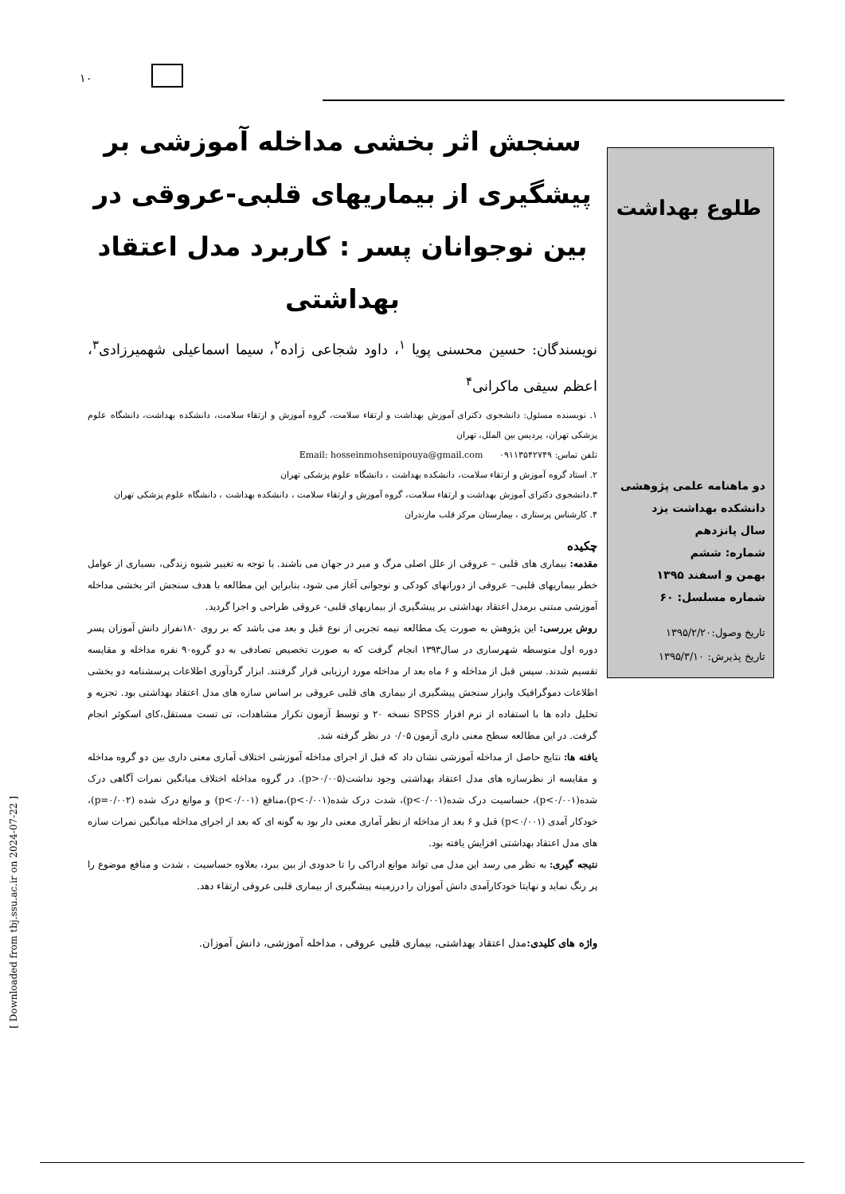۱۰
طلوع بهداشت
دو ماهنامه علمی پژوهشی
دانشکده بهداشت یزد
سال پانزدهم
شماره: ششم
بهمن و اسفند ۱۳۹۵
شماره مسلسل: ۶۰
تاریخ وصول:۱۳۹۵/۲/۲۰
تاریخ پذیرش: ۱۳۹۵/۳/۱۰
سنجش اثر بخشی مداخله آموزشی بر پیشگیری از بیماریهای قلبی-عروقی در بین نوجوانان پسر : کاربرد مدل اعتقاد بهداشتی
نویسندگان: حسین محسنی پویا <sup>۱</sup>، داود شجاعی زاده<sup>۲</sup>، سیما اسماعیلی شهمیرزادی<sup>۳</sup>، اعظم سیفی ماکرانی<sup>۴</sup>
۱. نویسنده مسئول: دانشجوی دکترای آموزش بهداشت و ارتقاء سلامت، گروه آموزش و ارتقاء سلامت، دانشکده بهداشت، دانشگاه علوم پزشکی تهران، پردیس بین الملل، تهران
تلفن تماس: ۰۹۱۱۳۵۴۲۷۴۹ Email: hosseinmohsenipouya@gmail.com
۲. استاد گروه آموزش و ارتقاء سلامت، دانشکده بهداشت ، دانشگاه علوم پزشکی تهران
۳.دانشجوی دکترای آموزش بهداشت و ارتقاء سلامت، گروه آموزش و ارتقاء سلامت ، دانشکده بهداشت ، دانشگاه علوم پزشکی تهران
۴. کارشناس پرستاری ، بیمارستان مرکز قلب مازندران
چکیده
مقدمه: بیماری های قلبی – عروقی از علل اصلی مرگ و میر در جهان می باشند. با توجه به تغییر شیوه زندگی، بسیاری از عوامل خطر بیماریهای قلبی– عروقی از دورانهای کودکی و نوجوانی آغاز می شود، بنابراین این مطالعه با هدف سنجش اثر بخشی مداخله آموزشی مبتنی برمدل اعتقاد بهداشتی بر پیشگیری از بیماریهای قلبی- عروقی طراحی و اجرا گردید.
روش بررسی: این پژوهش به صورت یک مطالعه نیمه تجربی از نوع قبل و بعد می باشد که بر روی ۱۸۰نفراز دانش آموزان پسر دوره اول متوسطه شهرساری در سال۱۳۹۳ انجام گرفت که به صورت تخصیص تصادفی به دو گروه۹۰ نفره مداخله و مقایسه تقسیم شدند. سپس قبل از مداخله و ۶ ماه بعد ار مداخله مورد ارزیابی قرار گرفتند. ابزار گردآوری اطلاعات پرسشنامه دو بخشی اطلاعات دموگرافیک وابزار سنجش پیشگیری از بیماری های قلبی عروقی بر اساس سازه های مدل اعتقاد بهداشتی بود. تجزیه و تحلیل داده ها با استفاده از نرم افزار SPSS نسخه ۲۰ و توسط آزمون تکرار مشاهدات، تی تست مستقل،کای اسکوئر انجام گرفت. در این مطالعه سطح معنی داری آزمون ۰/۰۵ در نظر گرفته شد.
یافته ها: نتایج حاصل از مداخله آموزشی نشان داد که قبل از اجرای مداخله آموزشی اختلاف آماری معنی داری بین دو گروه مداخله و مقایسه از نظرسازه های مدل اعتقاد بهداشتی وجود نداشت(p>۰/۰۰۵). در گروه مداخله اختلاف میانگین نمرات آگاهی درک شده(p<۰/۰۰۱)، حساسیت درک شده(p<۰/۰۰۱)، شدت درک شده(p<۰/۰۰۱)،منافع (p<۰/۰۰۱) و موانع درک شده (p=۰/۰۰۲)، خودکار آمدی (p<۰/۰۰۱) قبل و ۶ بعد از مداخله از نظر آماری معنی دار بود به گونه ای که بعد از اجرای مداخله میانگین نمرات سازه های مدل اعتقاد بهداشتی افزایش یافته بود.
نتیجه گیری: به نظر می رسد این مدل می تواند موانع ادراکی را تا حدودی از بین ببرد، بعلاوه حساسیت ، شدت و منافع موضوع را پر رنگ نماید و نهایتا خودکارآمدی دانش آموزان را درزمینه پیشگیری از بیماری قلبی عروقی ارتقاء دهد.
واژه های کلیدی: مدل اعتقاد بهداشتی، بیماری قلبی عروقی ، مداخله آموزشی، دانش آموزان.
[ Downloaded from tbj.ssu.ac.ir on 2024-07-22 ]